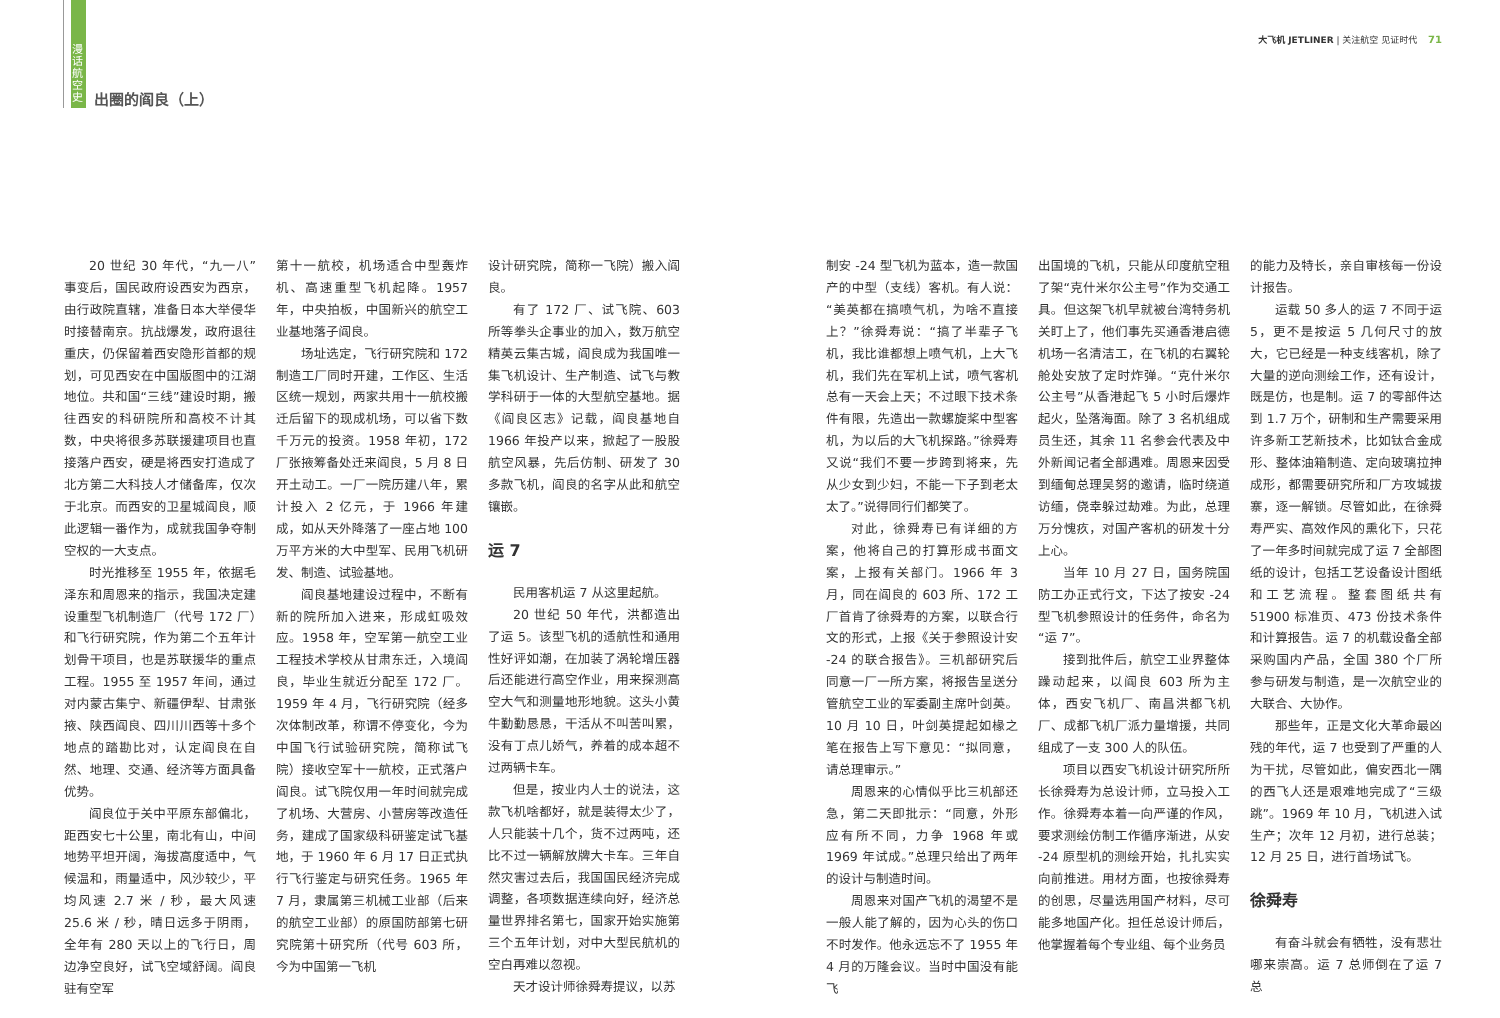漫话航空史
出圈的阎良（上）
大飞机 JETLINER | 关注航空 见证时代 71
20 世纪 30 年代，“九一八”事变后，国民政府设西安为西京，由行政院直辖，准备日本大举侵华时接替南京。抗战爆发，政府退往重庆，仍保留着西安隐形首都的规划，可见西安在中国版图中的江湖地位。共和国“三线”建设时期，搬往西安的科研院所和高校不计其数，中央将很多苏联援建项目也直接落户西安，硬是将西安打造成了北方第二大科技人才储备库，仅次于北京。而西安的卫星城阎良，顺此逻辑一番作为，成就我国争夺制空权的一大支点。
时光推移至 1955 年，依据毛泽东和周恩来的指示，我国决定建设重型飞机制造厂（代号 172 厂）和飞行研究院，作为第二个五年计划骨干项目，也是苏联援华的重点工程。1955 至 1957 年间，通过对内蒙古集宁、新疆伊犁、甘肃张掖、陕西阎良、四川川西等十多个地点的踏勘比对，认定阎良在自然、地理、交通、经济等方面具备优势。
阎良位于关中平原东部偏北，距西安七十公里，南北有山，中间地势平坦开阔，海拔高度适中，气候温和，雨量适中，风沙较少，平均风速 2.7 米 / 秒，最大风速 25.6 米 / 秒，晴日远多于阴雨，全年有 280 天以上的飞行日，周边净空良好，试飞空域舒阔。阎良驻有空军
第十一航校，机场适合中型轰炸机、高速重型飞机起降。1957 年，中央拍板，中国新兴的航空工业基地落子阎良。
场址选定，飞行研究院和 172 制造工厂同时开建，工作区、生活区统一规划，两家共用十一航校搬迁后留下的现成机场，可以省下数千万元的投资。1958 年初，172 厂张掖筹备处迁来阎良，5 月 8 日开土动工。一厂一院历建八年，累计投入 2 亿元，于 1966 年建成，如从天外降落了一座占地 100 万平方米的大中型军、民用飞机研发、制造、试验基地。
阎良基地建设过程中，不断有新的院所加入进来，形成虹吸效应。1958 年，空军第一航空工业工程技术学校从甘肃东迁，入境阎良，毕业生就近分配至 172 厂。1959 年 4 月，飞行研究院（经多次体制改革，称谓不停变化，今为中国飞行试验研究院，简称试飞院）接收空军十一航校，正式落户阎良。试飞院仅用一年时间就完成了机场、大营房、小营房等改造任务，建成了国家级科研鉴定试飞基地，于 1960 年 6 月 17 日正式执行飞行鉴定与研究任务。1965 年 7 月，隶属第三机械工业部（后来的航空工业部）的原国防部第七研究院第十研究所（代号 603 所，今为中国第一飞机
设计研究院，简称一飞院）搬入阎良。
有了 172 厂、试飞院、603 所等拳头企事业的加入，数万航空精英云集古城，阎良成为我国唯一集飞机设计、生产制造、试飞与教学科研于一体的大型航空基地。据《阎良区志》记载，阎良基地自 1966 年投产以来，掀起了一股股航空风暴，先后仿制、研发了 30 多款飞机，阎良的名字从此和航空镶嵌。
运 7
民用客机运 7 从这里起航。
20 世纪 50 年代，洪都造出了运 5。该型飞机的适航性和通用性好评如潮，在加装了涡轮增压器后还能进行高空作业，用来探测高空大气和测量地形地貌。这头小黄牛勤勤恳恳，干活从不叫苦叫累，没有丁点儿娇气，养着的成本超不过两辆卡车。
但是，按业内人士的说法，这款飞机啥都好，就是装得太少了，人只能装十几个，货不过两吨，还比不过一辆解放牌大卡车。三年自然灾害过去后，我国国民经济完成调整，各项数据连续向好，经济总量世界排名第七，国家开始实施第三个五年计划，对中大型民航机的空白再难以忽视。
天才设计师徐舜寿提议，以苏
制安 -24 型飞机为蓝本，造一款国产的中型（支线）客机。有人说：“美英都在搞喷气机，为啥不直接上？”徐舜寿说：“搞了半辈子飞机，我比谁都想上喷气机，上大飞机，我们先在军机上试，喷气客机总有一天会上天；不过眼下技术条件有限，先造出一款螺旋桨中型客机，为以后的大飞机探路。”徐舜寿又说“我们不要一步跨到将来，先从少女到少妇，不能一下子到老太太了。”说得同行们都笑了。
对此，徐舜寿已有详细的方案，他将自己的打算形成书面文案，上报有关部门。1966 年 3 月，同在阎良的 603 所、172 工厂首肯了徐舜寿的方案，以联合行文的形式，上报《关于参照设计安 -24 的联合报告》。三机部研究后同意一厂一所方案，将报告呈送分管航空工业的军委副主席叶剑英。10 月 10 日，叶剑英提起如椽之笔在报告上写下意见：“拟同意，请总理审示。”
周恩来的心情似乎比三机部还急，第二天即批示：“同意，外形应有所不同，力争 1968 年或 1969 年试成。”总理只给出了两年的设计与制造时间。
周恩来对国产飞机的渴望不是一般人能了解的，因为心头的伤口不时发作。他永远忘不了 1955 年 4 月的万隆会议。当时中国没有能飞
出国境的飞机，只能从印度航空租了架“克什米尔公主号”作为交通工具。但这架飞机早就被台湾特务机关盯上了，他们事先买通香港启德机场一名清洁工，在飞机的右翼轮舱处安放了定时炸弹。“克什米尔公主号”从香港起飞 5 小时后爆炸起火，坠落海面。除了 3 名机组成员生还，其余 11 名参会代表及中外新闻记者全部遇难。周恩来因受到缅甸总理吴努的邀请，临时绕道访缅，侥幸躲过劫难。为此，总理万分愧疚，对国产客机的研发十分上心。
当年 10 月 27 日，国务院国防工办正式行文，下达了按安 -24 型飞机参照设计的任务件，命名为“运 7”。
接到批件后，航空工业界整体躁动起来，以阎良 603 所为主体，西安飞机厂、南昌洪都飞机厂、成都飞机厂派力量增援，共同组成了一支 300 人的队伍。
项目以西安飞机设计研究所所长徐舜寿为总设计师，立马投入工作。徐舜寿本着一向严谨的作风，要求测绘仿制工作循序渐进，从安 -24 原型机的测绘开始，扎扎实实向前推进。用材方面，也按徐舜寿的创思，尽量选用国产材料，尽可能多地国产化。担任总设计师后，他掌握着每个专业组、每个业务员
的能力及特长，亲自审核每一份设计报告。
运载 50 多人的运 7 不同于运 5，更不是按运 5 几何尺寸的放大，它已经是一种支线客机，除了大量的逆向测绘工作，还有设计，既是仿，也是制。运 7 的零部件达到 1.7 万个，研制和生产需要采用许多新工艺新技术，比如钛合金成形、整体油箱制造、定向玻璃拉抻成形，都需要研究所和厂方攻城拔寨，逐一解锁。尽管如此，在徐舜寿严实、高效作风的熏化下，只花了一年多时间就完成了运 7 全部图纸的设计，包括工艺设备设计图纸和工艺流程。整套图纸共有 51900 标准页、473 份技术条件和计算报告。运 7 的机载设备全部采购国内产品，全国 380 个厂所参与研发与制造，是一次航空业的大联合、大协作。
那些年，正是文化大革命最凶残的年代，运 7 也受到了严重的人为干扰，尽管如此，偏安西北一隅的西飞人还是艰难地完成了“三级跳”。1969 年 10 月，飞机进入试生产；次年 12 月初，进行总装；12 月 25 日，进行首场试飞。
徐舜寿
有奋斗就会有牺牲，没有悲壮哪来崇高。运 7 总师倒在了运 7 总